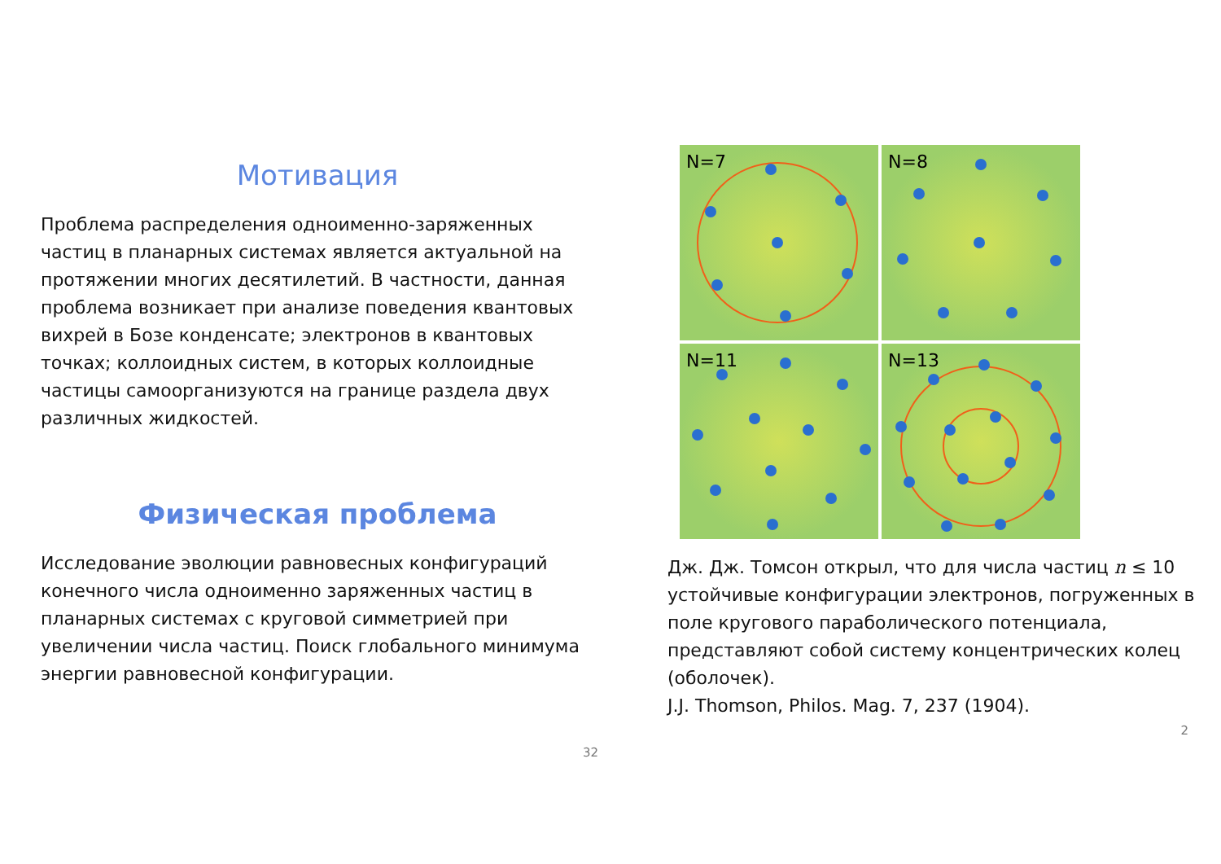Мотивация
Проблема распределения одноименно-заряженных частиц в планарных системах является актуальной на протяжении многих десятилетий. В частности, данная проблема возникает при анализе поведения квантовых вихрей в Бозе конденсате; электронов в квантовых точках; коллоидных систем, в которых коллоидные частицы самоорганизуются на границе раздела двух различных жидкостей.
Физическая проблема
Исследование эволюции равновесных конфигураций конечного числа одноименно заряженных частиц в планарных системах с круговой симметрией при увеличении числа частиц. Поиск глобального минимума энергии равновесной конфигурации.
32
N=7
N=8
N=11
N=13
Дж. Дж. Томсон открыл, что для числа частиц n ≤ 10 устойчивые конфигурации электронов, погруженных в поле кругового параболического потенциала, представляют собой систему концентрических колец (оболочек).
J.J. Thomson, Philos. Mag. 7, 237 (1904).
2